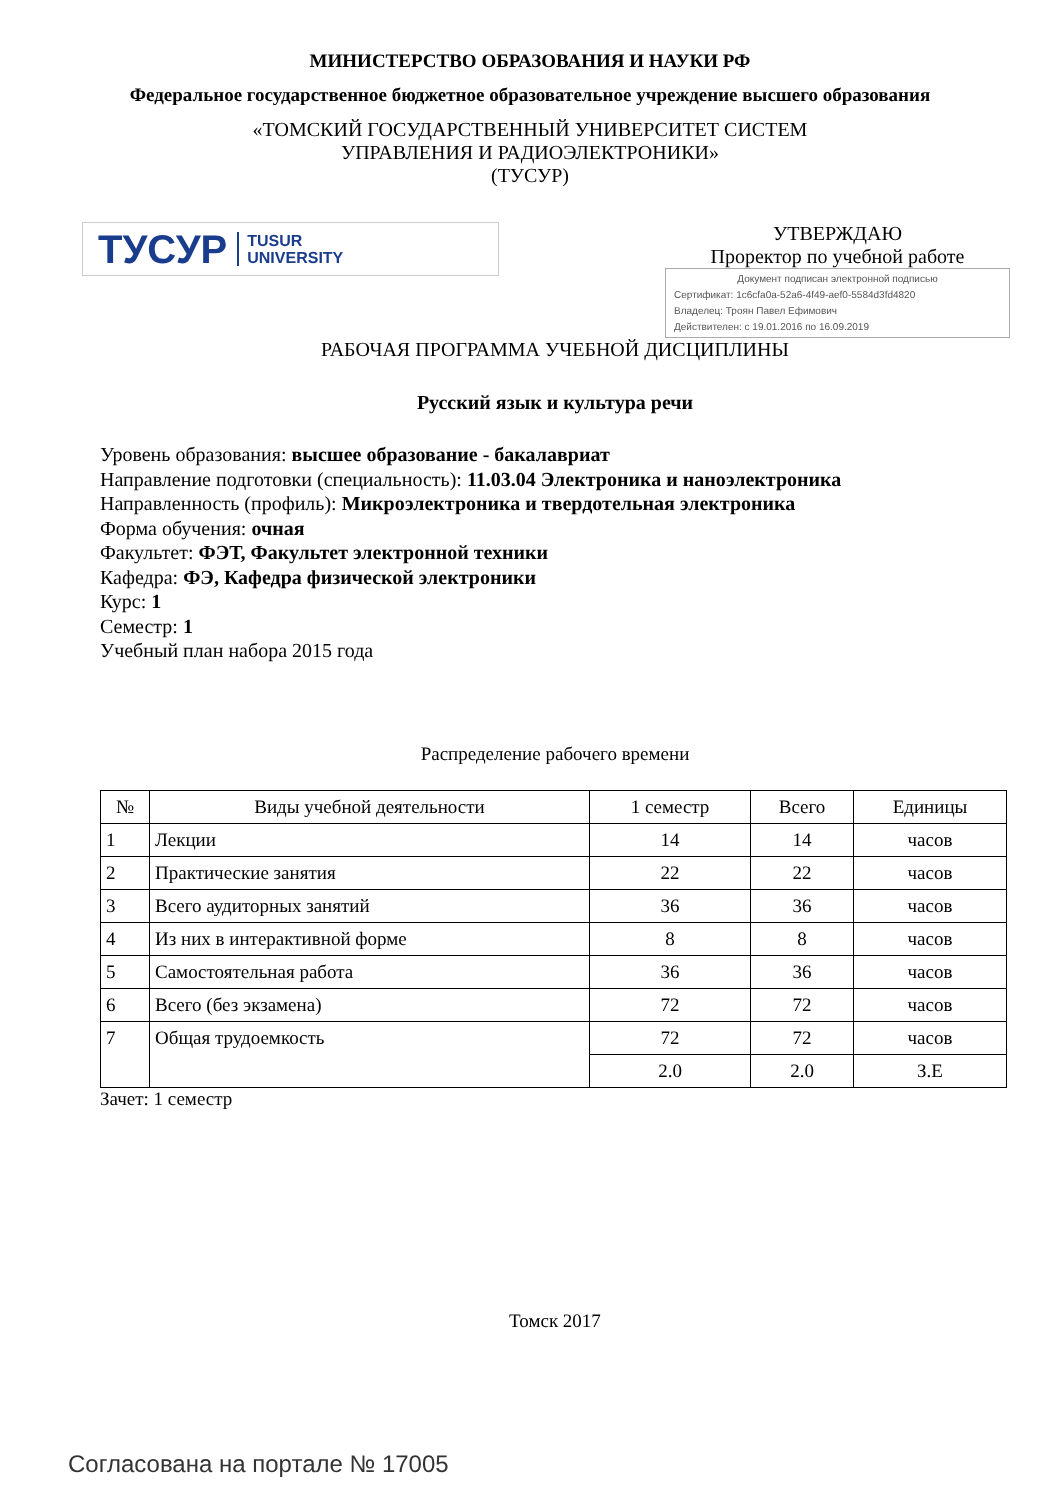МИНИСТЕРСТВО ОБРАЗОВАНИЯ И НАУКИ РФ
Федеральное государственное бюджетное образовательное учреждение высшего образования
«ТОМСКИЙ ГОСУДАРСТВЕННЫЙ УНИВЕРСИТЕТ СИСТЕМ
УПРАВЛЕНИЯ И РАДИОЭЛЕКТРОНИКИ»
(ТУСУР)
ТУСУР TUSUR
UNIVERSITY
УТВЕРЖДАЮ
Проректор по учебной работе
Документ подписан электронной подписью
Сертификат: 1c6cfa0a-52a6-4f49-aef0-5584d3fd4820
Владелец: Троян Павел Ефимович
Действителен: с 19.01.2016 по 16.09.2019
РАБОЧАЯ ПРОГРАММА УЧЕБНОЙ ДИСЦИПЛИНЫ
Русский язык и культура речи
Уровень образования: высшее образование - бакалавриат
Направление подготовки (специальность): 11.03.04 Электроника и наноэлектроника
Направленность (профиль): Микроэлектроника и твердотельная электроника
Форма обучения: очная
Факультет: ФЭТ, Факультет электронной техники
Кафедра: ФЭ, Кафедра физической электроники
Курс: 1
Семестр: 1
Учебный план набора 2015 года
Распределение рабочего времени
| № | Виды учебной деятельности | 1 семестр | Всего | Единицы |
| --- | --- | --- | --- | --- |
| 1 | Лекции | 14 | 14 | часов |
| 2 | Практические занятия | 22 | 22 | часов |
| 3 | Всего аудиторных занятий | 36 | 36 | часов |
| 4 | Из них в интерактивной форме | 8 | 8 | часов |
| 5 | Самостоятельная работа | 36 | 36 | часов |
| 6 | Всего (без экзамена) | 72 | 72 | часов |
| 7 | Общая трудоемкость | 72 | 72 | часов |
| | | 2.0 | 2.0 | З.Е |
Зачет: 1 семестр
Томск 2017
Согласована на портале № 17005